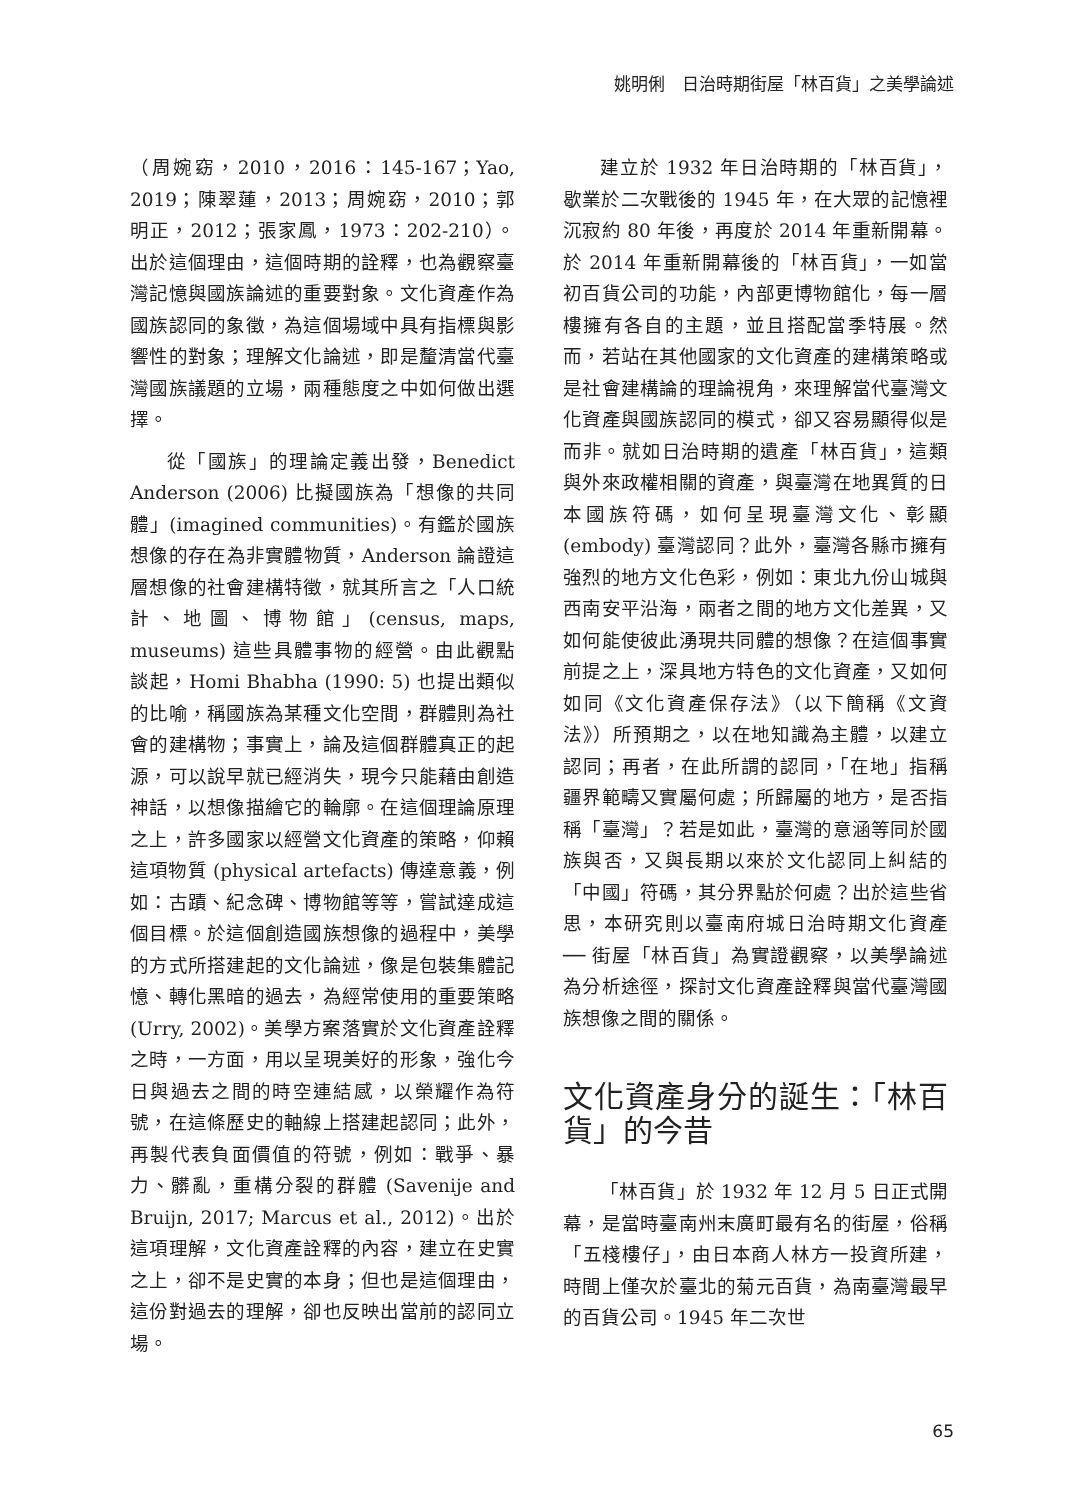姚明俐　日治時期街屋「林百貨」之美學論述
（周婉窈，2010，2016：145-167；Yao, 2019；陳翠蓮，2013；周婉窈，2010；郭明正，2012；張家鳳，1973：202-210）。出於這個理由，這個時期的詮釋，也為觀察臺灣記憶與國族論述的重要對象。文化資產作為國族認同的象徵，為這個場域中具有指標與影響性的對象；理解文化論述，即是釐清當代臺灣國族議題的立場，兩種態度之中如何做出選擇。
從「國族」的理論定義出發，Benedict Anderson (2006) 比擬國族為「想像的共同體」(imagined communities)。有鑑於國族想像的存在為非實體物質，Anderson 論證這層想像的社會建構特徵，就其所言之「人口統計、地圖、博物館」(census, maps, museums) 這些具體事物的經營。由此觀點談起，Homi Bhabha (1990: 5) 也提出類似的比喻，稱國族為某種文化空間，群體則為社會的建構物；事實上，論及這個群體真正的起源，可以說早就已經消失，現今只能藉由創造神話，以想像描繪它的輪廓。在這個理論原理之上，許多國家以經營文化資產的策略，仰賴這項物質 (physical artefacts) 傳達意義，例如：古蹟、紀念碑、博物館等等，嘗試達成這個目標。於這個創造國族想像的過程中，美學的方式所搭建起的文化論述，像是包裝集體記憶、轉化黑暗的過去，為經常使用的重要策略 (Urry, 2002)。美學方案落實於文化資產詮釋之時，一方面，用以呈現美好的形象，強化今日與過去之間的時空連結感，以榮耀作為符號，在這條歷史的軸線上搭建起認同；此外，再製代表負面價值的符號，例如：戰爭、暴力、髒亂，重構分裂的群體 (Savenije and Bruijn, 2017; Marcus et al., 2012)。出於這項理解，文化資產詮釋的內容，建立在史實之上，卻不是史實的本身；但也是這個理由，這份對過去的理解，卻也反映出當前的認同立場。
建立於 1932 年日治時期的「林百貨」，歇業於二次戰後的 1945 年，在大眾的記憶裡沉寂約 80 年後，再度於 2014 年重新開幕。於 2014 年重新開幕後的「林百貨」，一如當初百貨公司的功能，內部更博物館化，每一層樓擁有各自的主題，並且搭配當季特展。然而，若站在其他國家的文化資產的建構策略或是社會建構論的理論視角，來理解當代臺灣文化資產與國族認同的模式，卻又容易顯得似是而非。就如日治時期的遺產「林百貨」，這類與外來政權相關的資產，與臺灣在地異質的日本國族符碼，如何呈現臺灣文化、彰顯 (embody) 臺灣認同？此外，臺灣各縣市擁有強烈的地方文化色彩，例如：東北九份山城與西南安平沿海，兩者之間的地方文化差異，又如何能使彼此湧現共同體的想像？在這個事實前提之上，深具地方特色的文化資產，又如何如同《文化資產保存法》（以下簡稱《文資法》）所預期之，以在地知識為主體，以建立認同；再者，在此所謂的認同，「在地」指稱疆界範疇又實屬何處；所歸屬的地方，是否指稱「臺灣」？若是如此，臺灣的意涵等同於國族與否，又與長期以來於文化認同上糾結的「中國」符碼，其分界點於何處？出於這些省思，本研究則以臺南府城日治時期文化資產 ── 街屋「林百貨」為實證觀察，以美學論述為分析途徑，探討文化資產詮釋與當代臺灣國族想像之間的關係。
文化資產身分的誕生：「林百貨」的今昔
「林百貨」於 1932 年 12 月 5 日正式開幕，是當時臺南州末廣町最有名的街屋，俗稱「五棧樓仔」，由日本商人林方一投資所建，時間上僅次於臺北的菊元百貨，為南臺灣最早的百貨公司。1945 年二次世
65